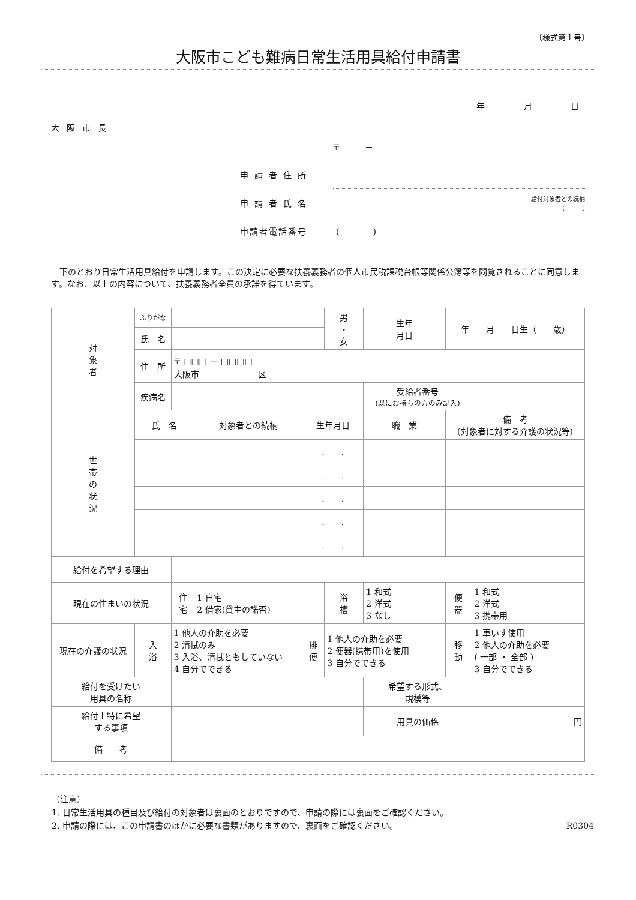〔様式第１号〕
大阪市こども難病日常生活用具給付申請書
年 月 日
大阪市長
〒　　　－
申請者住所
申請者氏名 給付対象者との続柄
(　　　)
申請者電話番号 (　　　　)　　　　－
下のとおり日常生活用具給付を申請します。この決定に必要な扶養義務者の個人市民税課税台帳等関係公簿等を閲覧されることに同意します。なお、以上の内容について、扶養義務者全員の承諾を得ています。
| 対 象 者 | ふりがな | | | | 男 ・ 女 | 生年 月日 | 年 月 日生（ 歳） | |
| | 氏 名 | | | | | | | |
| | 住 所 | 〒 □□□ － □□□□ 大阪市 区 | | | | | | |
| | 疾病名 | | | | | 受給者番号 (既にお持ちの方のみ記入) | | |
| 世 帯 の 状 況 | 氏 名 | | 対象者との続柄 | 生年月日 | | 職 業 | 備 考 (対象者に対する介護の状況等) | |
| | | | | . . | | | | |
| | | | | . . | | | | |
| | | | | . . | | | | |
| | | | | . . | | | | |
| | | | | . . | | | | |
| 給付を希望する理由 | | | | | | | | |
| 現在の住まいの状況 | | 住 宅 | 1 自宅 2 借家(貸主の諾否) | | 浴 槽 | 1 和式 2 洋式 3 なし | 便 器 | 1 和式 2 洋式 3 携帯用 |
| 現在の介護の状況 | 入 浴 | 1 他人の介助を必要 2 清拭のみ 3 入浴、清拭ともしていない 4 自分でできる | | 排 便 | 1 他人の介助を必要 2 便器(携帯用)を使用 3 自分でできる | | 移 動 | 1 車いす使用 2 他人の介助を必要 ( 一部 ・ 全部 ) 3 自分でできる |
| 給付を受けたい 用具の名称 | | | | | | 希望する形式、 規模等 | | |
| 給付上特に希望 する事項 | | | | | | 用具の価格 | | 円 |
| 備 考 | | | | | | | | |
（注意）
1. 日常生活用具の種目及び給付の対象者は裏面のとおりですので、申請の際には裏面をご確認ください。
2. 申請の際には、この申請書のほかに必要な書類がありますので、裏面をご確認ください。 R0304